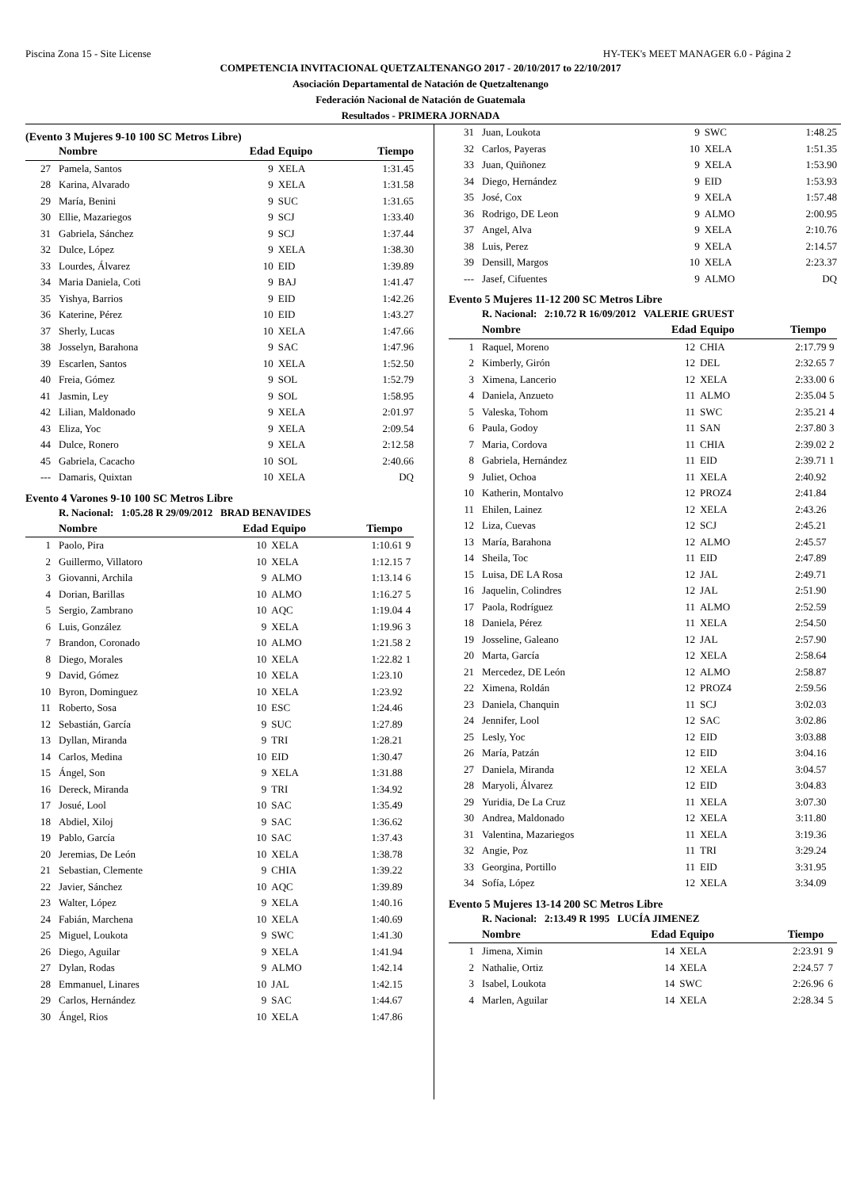Piscina Zona 15 - Site License HY-TEK's MEET MANAGER 6.0 - Página 2
COMPETENCIA INVITACIONAL QUETZALTENANGO 2017 - 20/10/2017 to 22/10/2017
Asociación Departamental de Natación de Quetzaltenango
Federación Nacional de Natación de Guatemala
Resultados - PRIMERA JORNADA
(Evento 3 Mujeres 9-10 100 SC Metros Libre)
| | Nombre | Edad | Equipo | Tiempo | |
| --- | --- | --- | --- | --- | --- |
| 27 | Pamela, Santos | 9 | XELA | 1:31.45 | |
| 28 | Karina, Alvarado | 9 | XELA | 1:31.58 | |
| 29 | María, Benini | 9 | SUC | 1:31.65 | |
| 30 | Ellie, Mazariegos | 9 | SCJ | 1:33.40 | |
| 31 | Gabriela, Sánchez | 9 | SCJ | 1:37.44 | |
| 32 | Dulce, López | 9 | XELA | 1:38.30 | |
| 33 | Lourdes, Álvarez | 10 | EID | 1:39.89 | |
| 34 | Maria Daniela, Coti | 9 | BAJ | 1:41.47 | |
| 35 | Yishya, Barrios | 9 | EID | 1:42.26 | |
| 36 | Katerine, Pérez | 10 | EID | 1:43.27 | |
| 37 | Sherly, Lucas | 10 | XELA | 1:47.66 | |
| 38 | Josselyn, Barahona | 9 | SAC | 1:47.96 | |
| 39 | Escarlen, Santos | 10 | XELA | 1:52.50 | |
| 40 | Freia, Gómez | 9 | SOL | 1:52.79 | |
| 41 | Jasmin, Ley | 9 | SOL | 1:58.95 | |
| 42 | Lilian, Maldonado | 9 | XELA | 2:01.97 | |
| 43 | Eliza, Yoc | 9 | XELA | 2:09.54 | |
| 44 | Dulce, Ronero | 9 | XELA | 2:12.58 | |
| 45 | Gabriela, Cacacho | 10 | SOL | 2:40.66 | |
| --- | Damaris, Quixtan | 10 | XELA | DQ | |
Evento 4 Varones 9-10 100 SC Metros Libre
R. Nacional: 1:05.28 R 29/09/2012 BRAD BENAVIDES
| | Nombre | Edad | Equipo | Tiempo | |
| --- | --- | --- | --- | --- | --- |
| 1 | Paolo, Pira | 10 | XELA | 1:10.61 | 9 |
| 2 | Guillermo, Villatoro | 10 | XELA | 1:12.15 | 7 |
| 3 | Giovanni, Archila | 9 | ALMO | 1:13.14 | 6 |
| 4 | Dorian, Barillas | 10 | ALMO | 1:16.27 | 5 |
| 5 | Sergio, Zambrano | 10 | AQC | 1:19.04 | 4 |
| 6 | Luis, González | 9 | XELA | 1:19.96 | 3 |
| 7 | Brandon, Coronado | 10 | ALMO | 1:21.58 | 2 |
| 8 | Diego, Morales | 10 | XELA | 1:22.82 | 1 |
| 9 | David, Gómez | 10 | XELA | 1:23.10 | |
| 10 | Byron, Dominguez | 10 | XELA | 1:23.92 | |
| 11 | Roberto, Sosa | 10 | ESC | 1:24.46 | |
| 12 | Sebastián, García | 9 | SUC | 1:27.89 | |
| 13 | Dyllan, Miranda | 9 | TRI | 1:28.21 | |
| 14 | Carlos, Medina | 10 | EID | 1:30.47 | |
| 15 | Ángel, Son | 9 | XELA | 1:31.88 | |
| 16 | Dereck, Miranda | 9 | TRI | 1:34.92 | |
| 17 | Josué, Lool | 10 | SAC | 1:35.49 | |
| 18 | Abdiel, Xiloj | 9 | SAC | 1:36.62 | |
| 19 | Pablo, García | 10 | SAC | 1:37.43 | |
| 20 | Jeremias, De León | 10 | XELA | 1:38.78 | |
| 21 | Sebastian, Clemente | 9 | CHIA | 1:39.22 | |
| 22 | Javier, Sánchez | 10 | AQC | 1:39.89 | |
| 23 | Walter, López | 9 | XELA | 1:40.16 | |
| 24 | Fabián, Marchena | 10 | XELA | 1:40.69 | |
| 25 | Miguel, Loukota | 9 | SWC | 1:41.30 | |
| 26 | Diego, Aguilar | 9 | XELA | 1:41.94 | |
| 27 | Dylan, Rodas | 9 | ALMO | 1:42.14 | |
| 28 | Emmanuel, Linares | 10 | JAL | 1:42.15 | |
| 29 | Carlos, Hernández | 9 | SAC | 1:44.67 | |
| 30 | Ángel, Rios | 10 | XELA | 1:47.86 | |
| 31 | Juan, Loukota | 9 | SWC | 1:48.25 | |
| 32 | Carlos, Payeras | 10 | XELA | 1:51.35 | |
| 33 | Juan, Quiñonez | 9 | XELA | 1:53.90 | |
| 34 | Diego, Hernández | 9 | EID | 1:53.93 | |
| 35 | José, Cox | 9 | XELA | 1:57.48 | |
| 36 | Rodrigo, DE Leon | 9 | ALMO | 2:00.95 | |
| 37 | Angel, Alva | 9 | XELA | 2:10.76 | |
| 38 | Luis, Perez | 9 | XELA | 2:14.57 | |
| 39 | Densill, Margos | 10 | XELA | 2:23.37 | |
| --- | Jasef, Cifuentes | 9 | ALMO | DQ | |
Evento 5 Mujeres 11-12 200 SC Metros Libre
R. Nacional: 2:10.72 R 16/09/2012 VALERIE GRUEST
| | Nombre | Edad | Equipo | Tiempo | |
| --- | --- | --- | --- | --- | --- |
| 1 | Raquel, Moreno | 12 | CHIA | 2:17.79 | 9 |
| 2 | Kimberly, Girón | 12 | DEL | 2:32.65 | 7 |
| 3 | Ximena, Lancerio | 12 | XELA | 2:33.00 | 6 |
| 4 | Daniela, Anzueto | 11 | ALMO | 2:35.04 | 5 |
| 5 | Valeska, Tohom | 11 | SWC | 2:35.21 | 4 |
| 6 | Paula, Godoy | 11 | SAN | 2:37.80 | 3 |
| 7 | Maria, Cordova | 11 | CHIA | 2:39.02 | 2 |
| 8 | Gabriela, Hernández | 11 | EID | 2:39.71 | 1 |
| 9 | Juliet, Ochoa | 11 | XELA | 2:40.92 | |
| 10 | Katherin, Montalvo | 12 | PROZ4 | 2:41.84 | |
| 11 | Ehilen, Lainez | 12 | XELA | 2:43.26 | |
| 12 | Liza, Cuevas | 12 | SCJ | 2:45.21 | |
| 13 | María, Barahona | 12 | ALMO | 2:45.57 | |
| 14 | Sheila, Toc | 11 | EID | 2:47.89 | |
| 15 | Luisa, DE LA Rosa | 12 | JAL | 2:49.71 | |
| 16 | Jaquelin, Colindres | 12 | JAL | 2:51.90 | |
| 17 | Paola, Rodríguez | 11 | ALMO | 2:52.59 | |
| 18 | Daniela, Pérez | 11 | XELA | 2:54.50 | |
| 19 | Josseline, Galeano | 12 | JAL | 2:57.90 | |
| 20 | Marta, García | 12 | XELA | 2:58.64 | |
| 21 | Mercedez, DE León | 12 | ALMO | 2:58.87 | |
| 22 | Ximena, Roldán | 12 | PROZ4 | 2:59.56 | |
| 23 | Daniela, Chanquin | 11 | SCJ | 3:02.03 | |
| 24 | Jennifer, Lool | 12 | SAC | 3:02.86 | |
| 25 | Lesly, Yoc | 12 | EID | 3:03.88 | |
| 26 | María, Patzán | 12 | EID | 3:04.16 | |
| 27 | Daniela, Miranda | 12 | XELA | 3:04.57 | |
| 28 | Maryoli, Álvarez | 12 | EID | 3:04.83 | |
| 29 | Yuridia, De La Cruz | 11 | XELA | 3:07.30 | |
| 30 | Andrea, Maldonado | 12 | XELA | 3:11.80 | |
| 31 | Valentina, Mazariegos | 11 | XELA | 3:19.36 | |
| 32 | Angie, Poz | 11 | TRI | 3:29.24 | |
| 33 | Georgina, Portillo | 11 | EID | 3:31.95 | |
| 34 | Sofía, López | 12 | XELA | 3:34.09 | |
Evento 5 Mujeres 13-14 200 SC Metros Libre
R. Nacional: 2:13.49 R 1995 LUCÍA JIMENEZ
| | Nombre | Edad | Equipo | Tiempo | |
| --- | --- | --- | --- | --- | --- |
| 1 | Jimena, Ximin | 14 | XELA | 2:23.91 | 9 |
| 2 | Nathalie, Ortiz | 14 | XELA | 2:24.57 | 7 |
| 3 | Isabel, Loukota | 14 | SWC | 2:26.96 | 6 |
| 4 | Marlen, Aguilar | 14 | XELA | 2:28.34 | 5 |